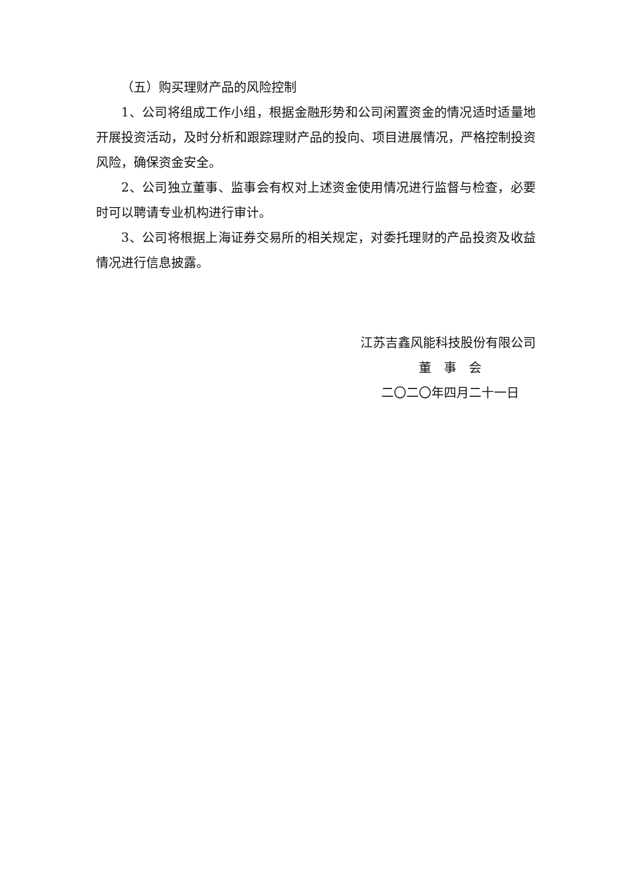（五）购买理财产品的风险控制
1、公司将组成工作小组，根据金融形势和公司闲置资金的情况适时适量地开展投资活动，及时分析和跟踪理财产品的投向、项目进展情况，严格控制投资风险，确保资金安全。
2、公司独立董事、监事会有权对上述资金使用情况进行监督与检查，必要时可以聘请专业机构进行审计。
3、公司将根据上海证券交易所的相关规定，对委托理财的产品投资及收益情况进行信息披露。
江苏吉鑫风能科技股份有限公司
董　事　会
二〇二〇年四月二十一日